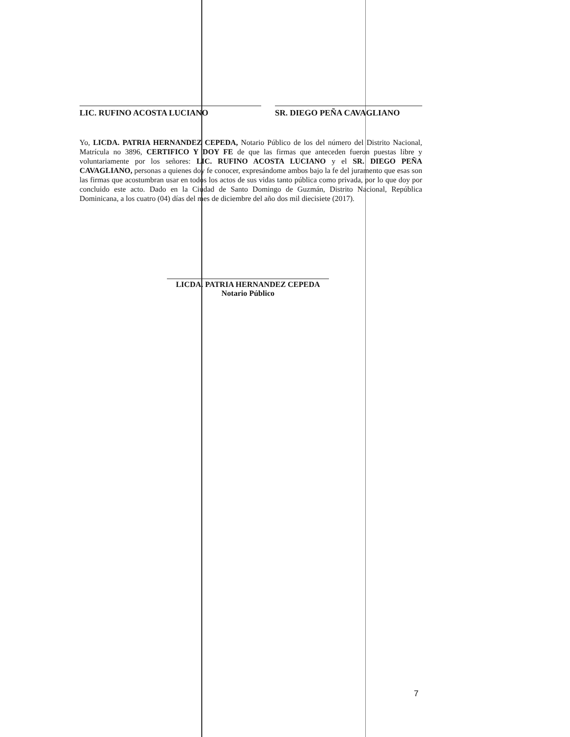LIC. RUFINO ACOSTA LUCIANO SR. DIEGO PEÑA CAVAGLIANO
Yo, LICDA. PATRIA HERNANDEZ CEPEDA, Notario Público de los del número del Distrito Nacional, Matrícula no 3896, CERTIFICO Y DOY FE de que las firmas que anteceden fueron puestas libre y voluntariamente por los señores: LIC. RUFINO ACOSTA LUCIANO y el SR. DIEGO PEÑA CAVAGLIANO, personas a quienes doy fe conocer, expresándome ambos bajo la fe del juramento que esas son las firmas que acostumbran usar en todos los actos de sus vidas tanto pública como privada, por lo que doy por concluido este acto. Dado en la Ciudad de Santo Domingo de Guzmán, Distrito Nacional, República Dominicana, a los cuatro (04) días del mes de diciembre del año dos mil diecisiete (2017).
LICDA. PATRIA HERNANDEZ CEPEDA
Notario Público
7